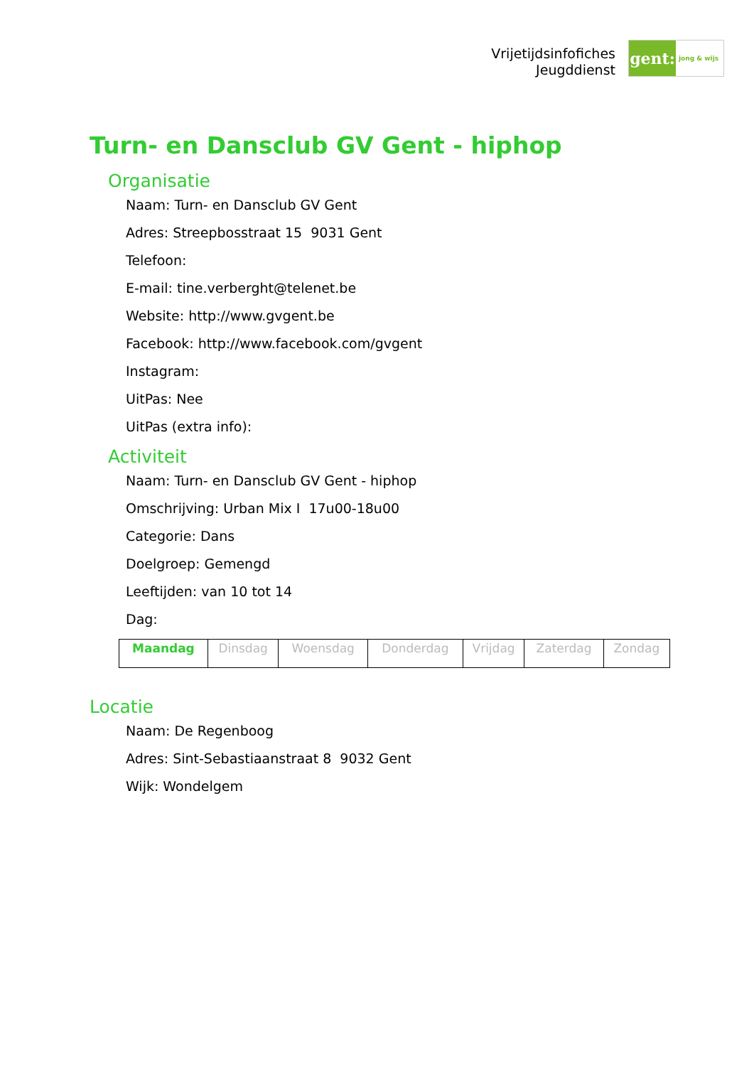Vrijetijdsinfofiches
Jeugddienst
gent:
jong & wijs
Turn- en Dansclub GV Gent - hiphop
Organisatie
Naam: Turn- en Dansclub GV Gent
Adres: Streepbosstraat 15 9031 Gent
Telefoon:
E-mail: tine.verberght@telenet.be
Website: http://www.gvgent.be
Facebook: http://www.facebook.com/gvgent
Instagram:
UitPas: Nee
UitPas (extra info):
Activiteit
Naam: Turn- en Dansclub GV Gent - hiphop
Omschrijving: Urban Mix I 17u00-18u00
Categorie: Dans
Doelgroep: Gemengd
Leeftijden: van 10 tot 14
Dag:
| Maandag | Dinsdag | Woensdag | Donderdag | Vrijdag | Zaterdag | Zondag |
Locatie
Naam: De Regenboog
Adres: Sint-Sebastiaanstraat 8 9032 Gent
Wijk: Wondelgem